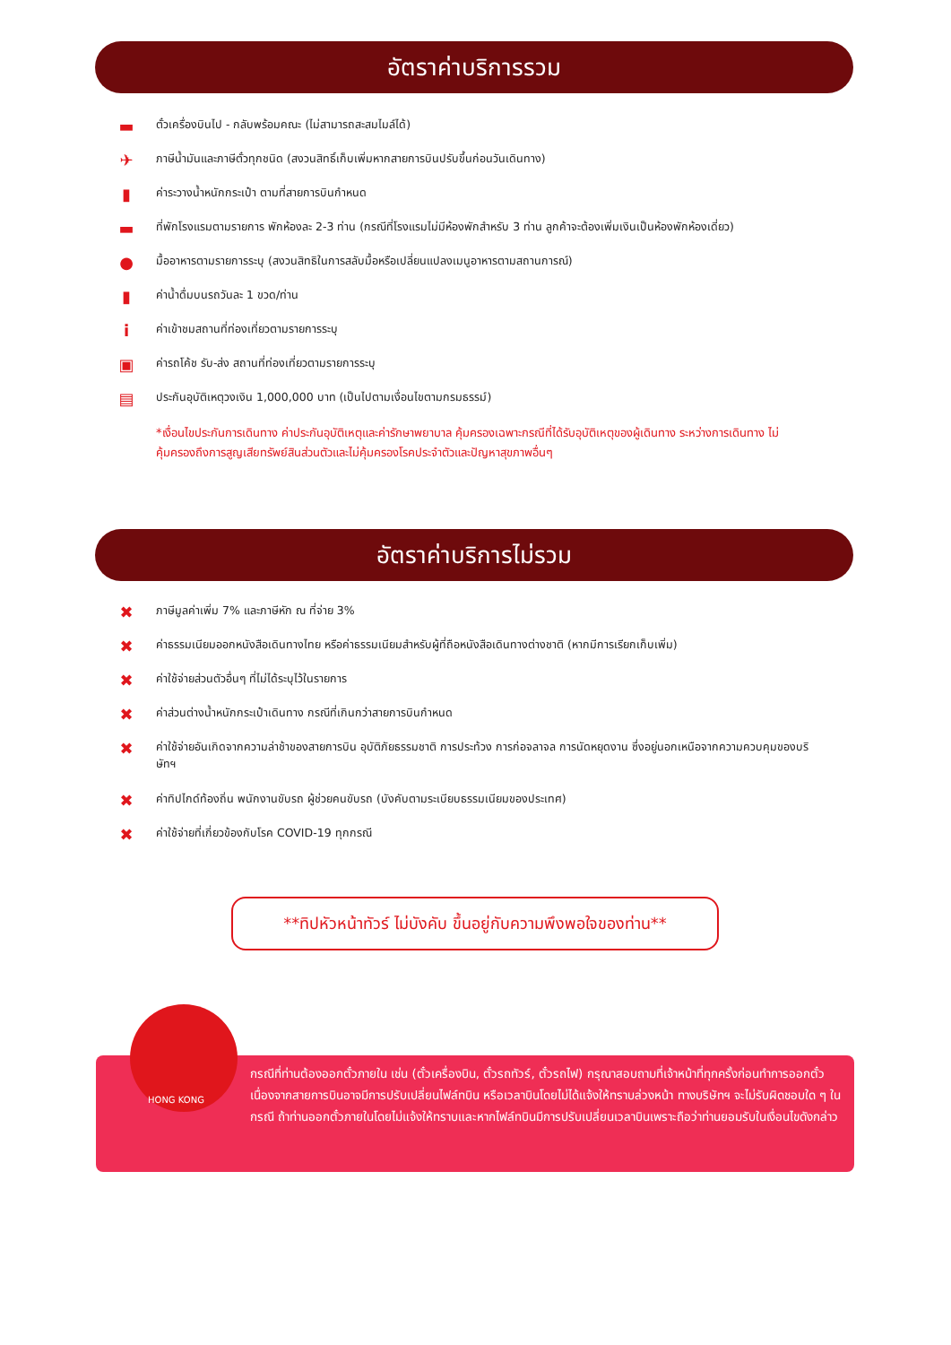อัตราค่าบริการรวม
▬
ตั๋วเครื่องบินไป - กลับพร้อมคณะ (ไม่สามารถสะสมไมล์ได้)
✈
ภาษีน้ำมันและภาษีตั๋วทุกชนิด (สงวนสิทธิ์เก็บเพิ่มหากสายการบินปรับขึ้นก่อนวันเดินทาง)
▮
ค่าระวางน้ำหนักกระเป๋า ตามที่สายการบินกำหนด
▬
ที่พักโรงแรมตามรายการ พักห้องละ 2-3 ท่าน (กรณีที่โรงแรมไม่มีห้องพักสำหรับ 3 ท่าน ลูกค้าจะต้องเพิ่มเงินเป็นห้องพักห้องเดี่ยว)
●
มื้ออาหารตามรายการระบุ (สงวนสิทธิในการสลับมื้อหรือเปลี่ยนแปลงเมนูอาหารตามสถานการณ์)
▮
ค่าน้ำดื่มบนรถวันละ 1 ขวด/ท่าน
i
ค่าเข้าชมสถานที่ท่องเที่ยวตามรายการระบุ
▣
ค่ารถโค้ช รับ-ส่ง สถานที่ท่องเที่ยวตามรายการระบุ
▤
ประกันอุบัติเหตุวงเงิน 1,000,000 บาท (เป็นไปตามเงื่อนไขตามกรมธรรม์)
*เงื่อนไขประกันการเดินทาง ค่าประกันอุบัติเหตุและค่ารักษาพยาบาล คุ้มครองเฉพาะกรณีที่ได้รับอุบัติเหตุของผู้เดินทาง ระหว่างการเดินทาง ไม่คุ้มครองถึงการสูญเสียทรัพย์สินส่วนตัวและไม่คุ้มครองโรคประจำตัวและปัญหาสุขภาพอื่นๆ
อัตราค่าบริการไม่รวม
✖
ภาษีมูลค่าเพิ่ม 7% และภาษีหัก ณ ที่จ่าย 3%
✖
ค่าธรรมเนียมออกหนังสือเดินทางไทย หรือค่าธรรมเนียมสำหรับผู้ที่ถือหนังสือเดินทางต่างชาติ (หากมีการเรียกเก็บเพิ่ม)
✖
ค่าใช้จ่ายส่วนตัวอื่นๆ ที่ไม่ได้ระบุไว้ในรายการ
✖
ค่าส่วนต่างน้ำหนักกระเป๋าเดินทาง กรณีที่เกินกว่าสายการบินกำหนด
✖
ค่าใช้จ่ายอันเกิดจากความล่าช้าของสายการบิน อุบัติภัยธรรมชาติ การประท้วง การก่อจลาจล การนัดหยุดงาน ซึ่งอยู่นอกเหนือจากความควบคุมของบริษัทฯ
✖
ค่าทิปไกด์ท้องถิ่น พนักงานขับรถ ผู้ช่วยคนขับรถ (บังคับตามระเบียบธรรมเนียมของประเทศ)
✖
ค่าใช้จ่ายที่เกี่ยวข้องกับโรค COVID-19 ทุกกรณี
**ทิปหัวหน้าทัวร์ ไม่บังคับ ขึ้นอยู่กับความพึงพอใจของท่าน**
กรณีที่ท่านต้องออกตั๋วภายใน เช่น (ตั๋วเครื่องบิน, ตั๋วรถทัวร์, ตั๋วรถไฟ) กรุณาสอบถามที่เจ้าหน้าที่ทุกครั้งก่อนทำการออกตั๋ว เนื่องจากสายการบินอาจมีการปรับเปลี่ยนไฟล์ทบิน หรือเวลาบินโดยไม่ได้แจ้งให้ทราบล่วงหน้า ทางบริษัทฯ จะไม่รับผิดชอบใด ๆ ในกรณี ถ้าท่านออกตั๋วภายในโดยไม่แจ้งให้ทราบและหากไฟล์ทบินมีการปรับเปลี่ยนเวลาบินเพราะถือว่าท่านยอมรับในเงื่อนไขดังกล่าว
HONG KONG